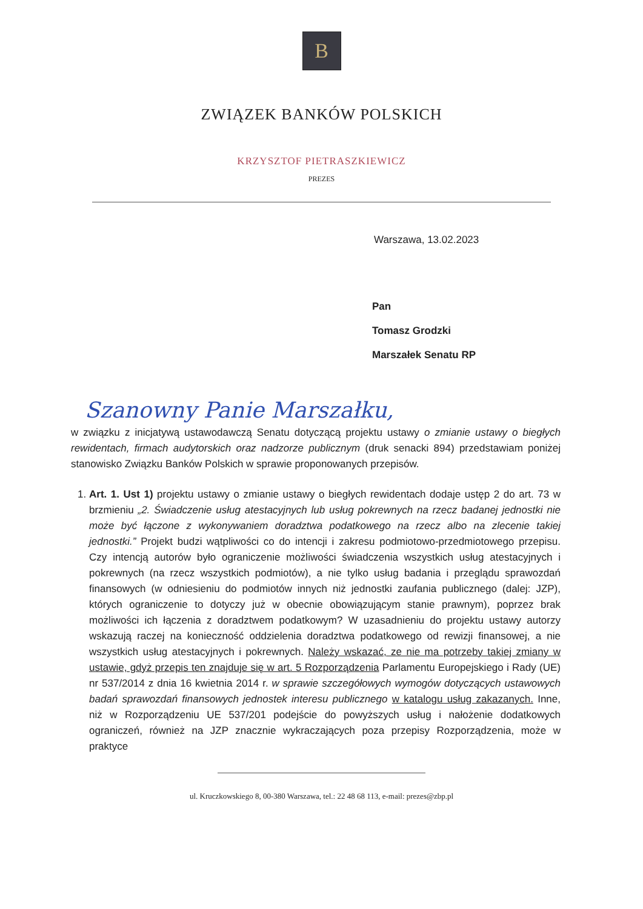B
ZWIĄZEK BANKÓW POLSKICH
KRZYSZTOF PIETRASZKIEWICZ
PREZES
Warszawa, 13.02.2023
Pan
Tomasz Grodzki
Marszałek Senatu RP
Szanowny Panie Marszałku,
w związku z inicjatywą ustawodawczą Senatu dotyczącą projektu ustawy o zmianie ustawy o biegłych rewidentach, firmach audytorskich oraz nadzorze publicznym (druk senacki 894) przedstawiam poniżej stanowisko Związku Banków Polskich w sprawie proponowanych przepisów.
1. Art. 1. Ust 1) projektu ustawy o zmianie ustawy o biegłych rewidentach dodaje ustęp 2 do art. 73 w brzmieniu „2. Świadczenie usług atestacyjnych lub usług pokrewnych na rzecz badanej jednostki nie może być łączone z wykonywaniem doradztwa podatkowego na rzecz albo na zlecenie takiej jednostki.” Projekt budzi wątpliwości co do intencji i zakresu podmiotowo-przedmiotowego przepisu. Czy intencją autorów było ograniczenie możliwości świadczenia wszystkich usług atestacyjnych i pokrewnych (na rzecz wszystkich podmiotów), a nie tylko usług badania i przeglądu sprawozdań finansowych (w odniesieniu do podmiotów innych niż jednostki zaufania publicznego (dalej: JZP), których ograniczenie to dotyczy już w obecnie obowiązującym stanie prawnym), poprzez brak możliwości ich łączenia z doradztwem podatkowym? W uzasadnieniu do projektu ustawy autorzy wskazują raczej na konieczność oddzielenia doradztwa podatkowego od rewizji finansowej, a nie wszystkich usług atestacyjnych i pokrewnych. Należy wskazać, ze nie ma potrzeby takiej zmiany w ustawie, gdyż przepis ten znajduje się w art. 5 Rozporządzenia Parlamentu Europejskiego i Rady (UE) nr 537/2014 z dnia 16 kwietnia 2014 r. w sprawie szczegółowych wymogów dotyczących ustawowych badań sprawozdań finansowych jednostek interesu publicznego w katalogu usług zakazanych. Inne, niż w Rozporządzeniu UE 537/201 podejście do powyższych usług i nałożenie dodatkowych ograniczeń, również na JZP znacznie wykraczających poza przepisy Rozporządzenia, może w praktyce
ul. Kruczkowskiego 8, 00-380 Warszawa, tel.: 22 48 68 113, e-mail: prezes@zbp.pl